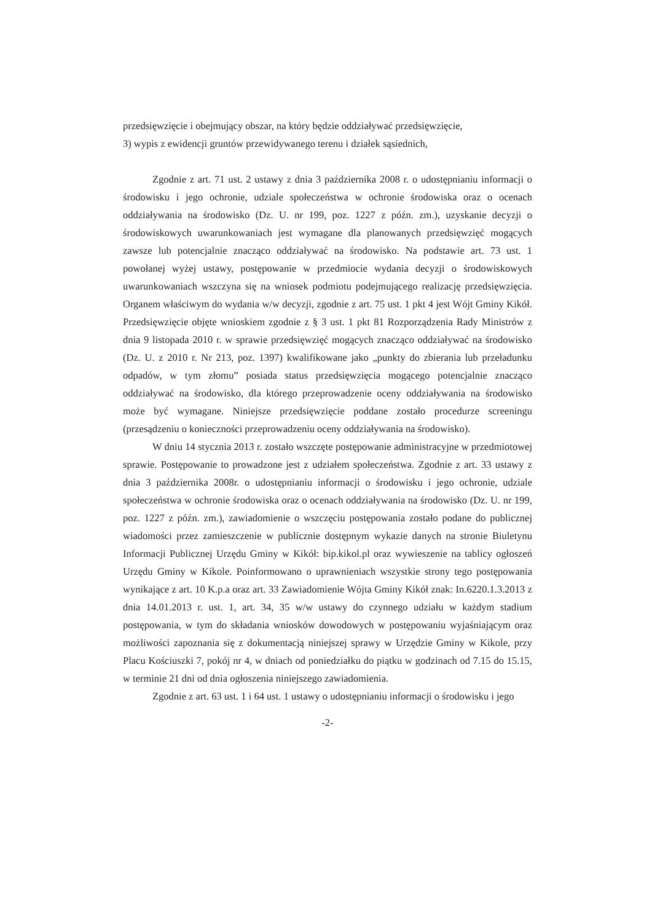przedsięwzięcie i obejmujący obszar, na który będzie oddziaływać przedsięwzięcie,
3) wypis z ewidencji gruntów przewidywanego terenu i działek sąsiednich,
Zgodnie z art. 71 ust. 2 ustawy z dnia 3 października 2008 r. o udostępnianiu informacji o środowisku i jego ochronie, udziale społeczeństwa w ochronie środowiska oraz o ocenach oddziaływania na środowisko (Dz. U. nr 199, poz. 1227 z późn. zm.), uzyskanie decyzji o środowiskowych uwarunkowaniach jest wymagane dla planowanych przedsięwzięć mogących zawsze lub potencjalnie znacząco oddziaływać na środowisko. Na podstawie art. 73 ust. 1 powołanej wyżej ustawy, postępowanie w przedmiocie wydania decyzji o środowiskowych uwarunkowaniach wszczyna się na wniosek podmiotu podejmującego realizację przedsięwzięcia. Organem właściwym do wydania w/w decyzji, zgodnie z art. 75 ust. 1 pkt 4 jest Wójt Gminy Kikół. Przedsięwzięcie objęte wnioskiem zgodnie z § 3 ust. 1 pkt 81 Rozporządzenia Rady Ministrów z dnia 9 listopada 2010 r. w sprawie przedsięwzięć mogących znacząco oddziaływać na środowisko (Dz. U. z 2010 r. Nr 213, poz. 1397) kwalifikowane jako „punkty do zbierania lub przeładunku odpadów, w tym złomu” posiada status przedsięwzięcia mogącego potencjalnie znacząco oddziaływać na środowisko, dla którego przeprowadzenie oceny oddziaływania na środowisko może być wymagane. Niniejsze przedsięwzięcie poddane zostało procedurze screeningu (przesądzeniu o konieczności przeprowadzeniu oceny oddziaływania na środowisko).
W dniu 14 stycznia 2013 r. zostało wszczęte postępowanie administracyjne w przedmiotowej sprawie. Postępowanie to prowadzone jest z udziałem społeczeństwa. Zgodnie z art. 33 ustawy z dnia 3 października 2008r. o udostępnianiu informacji o środowisku i jego ochronie, udziale społeczeństwa w ochronie środowiska oraz o ocenach oddziaływania na środowisko (Dz. U. nr 199, poz. 1227 z późn. zm.), zawiadomienie o wszczęciu postępowania zostało podane do publicznej wiadomości przez zamieszczenie w publicznie dostępnym wykazie danych na stronie Biuletynu Informacji Publicznej Urzędu Gminy w Kikół: bip.kikol.pl oraz wywieszenie na tablicy ogłoszeń Urzędu Gminy w Kikole. Poinformowano o uprawnieniach wszystkie strony tego postępowania wynikające z art. 10 K.p.a oraz art. 33 Zawiadomienie Wójta Gminy Kikół znak: In.6220.1.3.2013 z dnia 14.01.2013 r. ust. 1, art. 34, 35 w/w ustawy do czynnego udziału w każdym stadium postępowania, w tym do składania wniosków dowodowych w postępowaniu wyjaśniającym oraz możliwości zapoznania się z dokumentacją niniejszej sprawy w Urzędzie Gminy w Kikole, przy Placu Kościuszki 7, pokój nr 4, w dniach od poniedziałku do piątku w godzinach od 7.15 do 15.15, w terminie 21 dni od dnia ogłoszenia niniejszego zawiadomienia.
Zgodnie z art. 63 ust. 1 i 64 ust. 1 ustawy o udostępnianiu informacji o środowisku i jego
-2-